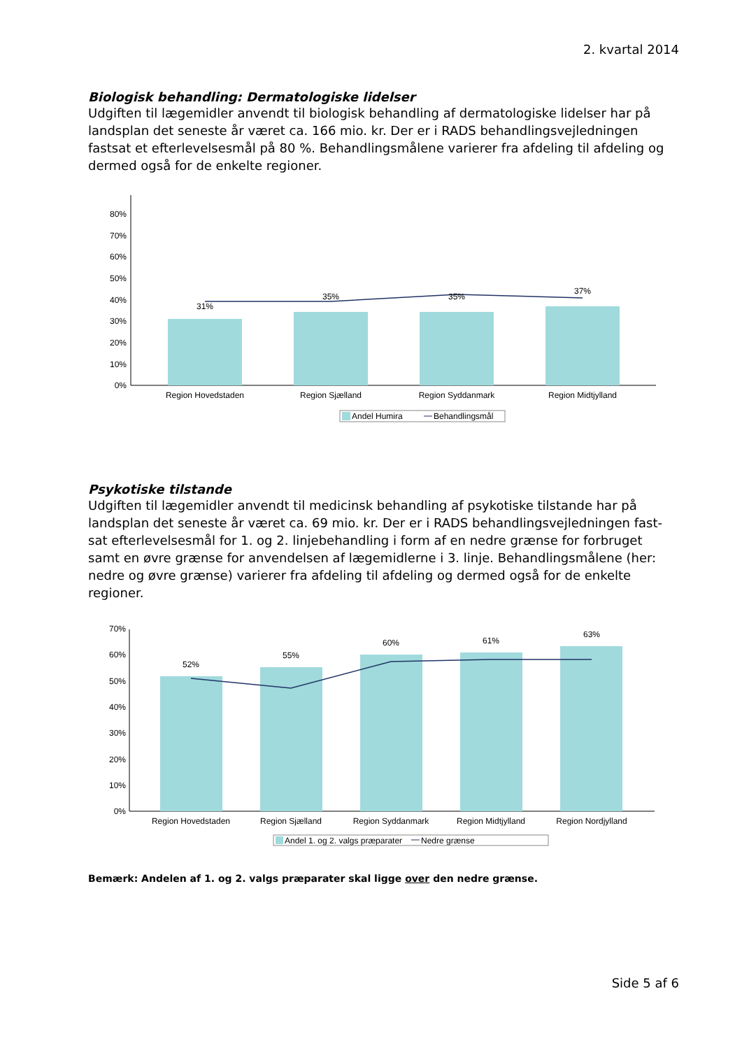2. kvartal 2014
Biologisk behandling: Dermatologiske lidelser
Udgiften til lægemidler anvendt til biologisk behandling af dermatologiske lidelser har på landsplan det seneste år været ca. 166 mio. kr. Der er i RADS behandlingsvejledningen fastsat et efterlevelsesmål på 80 %. Behandlingsmålene varierer fra afdeling til afdeling og dermed også for de enkelte regioner.
0%
10%
20%
30%
40%
50%
60%
70%
80%
Region Hovedstaden
Region Sjælland
Region Syddanmark
Region Midtjylland
31%
35%
35%
37%
Andel Humira
Behandlingsmål
Psykotiske tilstande
Udgiften til lægemidler anvendt til medicinsk behandling af psykotiske tilstande har på landsplan det seneste år været ca. 69 mio. kr. Der er i RADS behandlingsvejledningen fast-sat efterlevelsesmål for 1. og 2. linjebehandling i form af en nedre grænse for forbruget samt en øvre grænse for anvendelsen af lægemidlerne i 3. linje. Behandlingsmålene (her: nedre og øvre grænse) varierer fra afdeling til afdeling og dermed også for de enkelte regioner.
0%
10%
20%
30%
40%
50%
60%
70%
Region Hovedstaden
Region Sjælland
Region Syddanmark
Region Midtjylland
Region Nordjylland
52%
55%
60%
61%
63%
Andel 1. og 2. valgs præparater
Nedre grænse
Bemærk: Andelen af 1. og 2. valgs præparater skal ligge over den nedre grænse.
Side 5 af 6